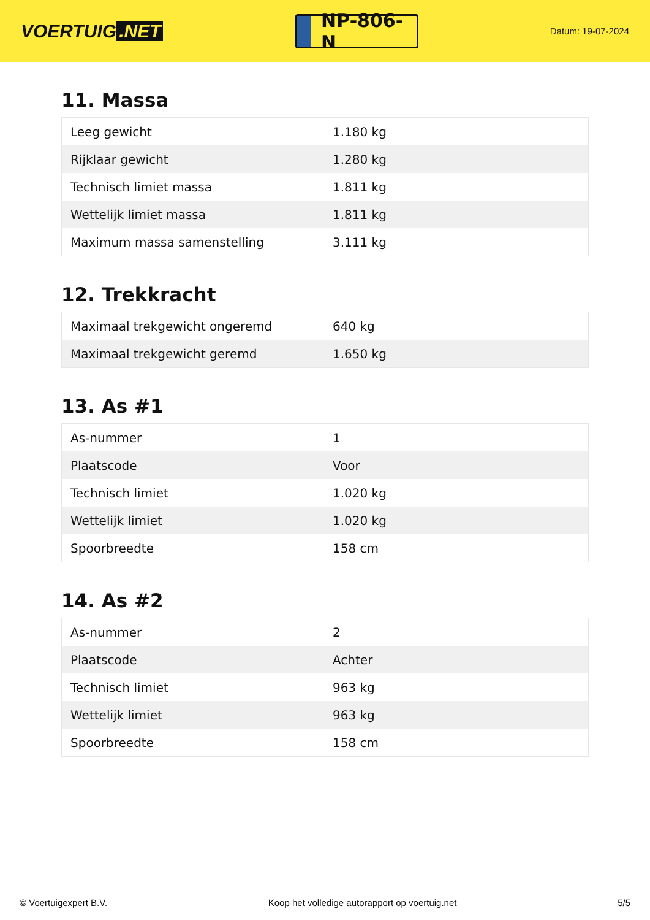VOERTUIG.NET
NP-806-N
Datum: 19-07-2024
11. Massa
| Leeg gewicht | 1.180 kg |
| Rijklaar gewicht | 1.280 kg |
| Technisch limiet massa | 1.811 kg |
| Wettelijk limiet massa | 1.811 kg |
| Maximum massa samenstelling | 3.111 kg |
12. Trekkracht
| Maximaal trekgewicht ongeremd | 640 kg |
| Maximaal trekgewicht geremd | 1.650 kg |
13. As #1
| As-nummer | 1 |
| Plaatscode | Voor |
| Technisch limiet | 1.020 kg |
| Wettelijk limiet | 1.020 kg |
| Spoorbreedte | 158 cm |
14. As #2
| As-nummer | 2 |
| Plaatscode | Achter |
| Technisch limiet | 963 kg |
| Wettelijk limiet | 963 kg |
| Spoorbreedte | 158 cm |
© Voertuigexpert B.V. Koop het volledige autorapport op voertuig.net 5/5